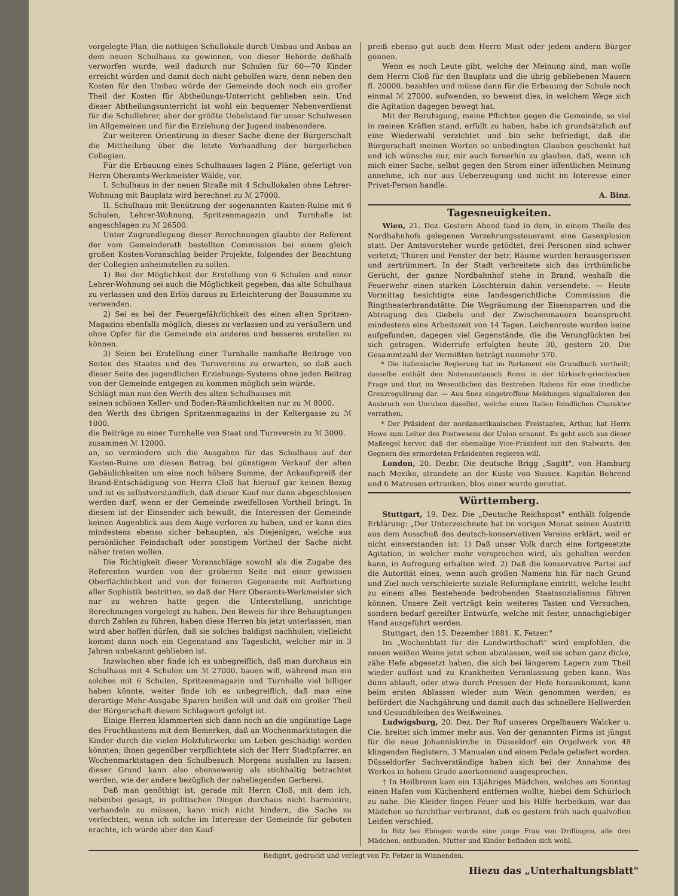vorgelegte Plan, die nöthigen Schullokale durch Umbau und Anbau an dem neuen Schulhaus zu gewinnen, von dieser Behörde deßhalb verworfen wurde, weil dadurch nur Schulen für 60—70 Kinder erreicht würden und damit doch nicht geholfen wäre, denn neben den Kosten für den Umbau würde der Gemeinde doch noch ein großer Theil der Kosten für Abtheilungs-Unterricht geblieben sein. Und dieser Abtheilungsunterricht ist wohl ein bequemer Nebenverdienst für die Schullehrer, aber der größte Uebelstand für unser Schulwesen im Allgemeinen und für die Erziehung der Jugend insbesondere.
Zur weiteren Orientirung in dieser Sache diene der Bürgerschaft die Mittheilung über die letzte Verhandlung der bürgerlichen Collegien.
Für die Erbauung eines Schulhauses lagen 2 Pläne, gefertigt von Herrn Oberamts-Werkmeister Wälde, vor.
I. Schulhaus in der neuen Straße mit 4 Schullokalen ohne Lehrer-Wohnung mit Bauplatz wird berechnet zu ℳ 27000.
II. Schulhaus mit Benützung der sogenannten Kasten-Ruine mit 6 Schulen, Lehrer-Wohnung, Spritzenmagazin und Turnhalle ist angeschlagen zu ℳ 26500.
Unter Zugrundlegung dieser Berechnungen glaubte der Referent der vom Gemeinderath bestellten Commission bei einem gleich großen Kosten-Voranschlag beider Projekte, folgendes der Beachtung der Collegien anheimstellen zu sollen.
1) Bei der Möglichkeit der Erstellung von 6 Schulen und einer Lehrer-Wohnung sei auch die Möglichkeit gegeben, das alte Schulhaus zu verlassen und den Erlös daraus zu Erleichterung der Bausumme zu verwenden.
2) Sei es bei der Feuergefährlichkeit des einen alten Spritzen-Magazins ebenfalls möglich, dieses zu verlassen und zu veräußern und ohne Opfer für die Gemeinde ein anderes und besseres erstellen zu können.
3) Seien bei Erstellung einer Turnhalle namhafte Beiträge von Seiten des Staates und des Turnvereins zu erwarten, so daß auch dieser Seite des jugendlichen Erziehungs-Systems ohne jeden Beitrag von der Gemeinde entgegen zu kommen möglich sein würde.
Schlägt man nun den Werth des alten Schulhauses mit
seinen schönen Keller- und Boden-Räumlichkeiten nur zu ℳ 8000.
den Werth des übrigen Spritzenmagazins in der Keltergasse zu ℳ 1000.
die Beiträge zu einer Turnhalle von Staat und Turnverein zu ℳ 3000.
zusammen ℳ 12000.
an, so vermindern sich die Ausgaben für das Schulhaus auf der Kasten-Ruine um diesen Betrag, bei günstigem Verkauf der alten Gebäulichkeiten um eine noch höhere Summe, der Ankaufspreiß der Brand-Entschädigung von Herrn Cloß hat hierauf gar keinen Bezug und ist es selbstverständlich, daß dieser Kauf nur dann abgeschlossen werden darf, wenn er der Gemeinde zweifellosen Vortheil bringt. In diesem ist der Einsender sich bewußt, die Interessen der Gemeinde keinen Augenblick aus dem Auge verloren zu haben, und er kann dies mindestens ebenso sicher behaupten, als Diejenigen, welche aus persönlicher Feindschaft oder sonstigem Vortheil der Sache nicht näher treten wollen.
Die Richtigkeit dieser Voranschläge sowohl als die Zugabe des Referenten wurden von der gröberen Seite mit einer gewissen Oberflächlichkeit und von der feineren Gegenseite mit Aufbietung aller Sophistik bestritten, so daß der Herr Oberamts-Werkmeister sich nur zu wehren hatte gegen die Unterstellung, unrichtige Berechnungen vorgelegt zu haben. Den Beweis für ihre Behauptungen durch Zahlen zu führen, haben diese Herren bis jetzt unterlassen, man wird aber hoffen dürfen, daß sie solches baldigst nachholen, vielleicht kommt dann noch ein Gegenstand ans Tageslicht, welcher mir in 3 Jahren unbekannt geblieben ist.
Inzwischen aber finde ich es unbegreiflich, daß man durchaus ein Schulhaus mit 4 Schulen um ℳ 27000. bauen will, während man ein solches mit 6 Schulen, Spritzenmagazin und Turnhalle viel billiger haben könnte, weiter finde ich es unbegreiflich, daß man eine derartige Mehr-Ausgabe Sparen heißen will und daß ein großer Theil der Bürgerschaft diesem Schlagwort gefolgt ist.
Einige Herren klammerten sich dann noch an die ungünstige Lage des Fruchtkastens mit dem Bemerken, daß an Wochenmarktstagen die Kinder durch die vielen Holzfuhrwerke am Leben geschädigt werden könnten; ihnen gegenüber verpflichtete sich der Herr Stadtpfarrer, an Wochenmarktstagen den Schulbesuch Morgens ausfallen zu lassen; dieser Grund kann also ebensowenig als stichhaltig betrachtet werden, wie der andere bezüglich der naheliegenden Gerberei.
Daß man genöthigt ist, gerade mit Herrn Cloß, mit dem ich, nebenbei gesagt, in politischen Dingen durchaus nicht harmonire, verhandeln zu müssen, kann mich nicht hindern, die Sache zu verfechten, wenn ich solche im Interesse der Gemeinde für geboten erachte, ich würde aber den Kauf-
preiß ebenso gut auch dem Herrn Mast oder jedem andern Bürger gönnen.
Wenn es noch Leute gibt, welche der Meinung sind, man wolle dem Herrn Cloß für den Bauplatz und die übrig gebliebenen Mauern fl. 20000. bezahlen und müsse dann für die Erbauung der Schule noch einmal ℳ 27000. aufwenden, so beweist dies, in welchem Wege sich die Agitation dagegen bewegt hat.
Mit der Beruhigung, meine Pflichten gegen die Gemeinde, so viel in meinen Kräften stand, erfüllt zu haben, habe ich grundsätzlich auf eine Wiederwahl verzichtet und bin sehr befriedigt, daß die Bürgerschaft meinen Worten so unbedingten Glauben geschenkt hat und ich wünsche nur, mir auch fernerhin zu glauben, daß, wenn ich mich einer Sache, selbst gegen den Strom einer öffentlichen Meinung annehme, ich nur aus Ueberzeugung und nicht im Interesse einer Privat-Person handle.
A. Binz.
Tagesneuigkeiten.
Wien, 21. Dez. Gestern Abend fand in dem, in einem Theile des Nordbahnhofs gelegenen Verzehrungssteueramt eine Gasexplosion statt. Der Amtsvorsteher wurde getödtet, drei Personen sind schwer verletzt; Thüren und Fenster der betr. Räume wurden herausgerissen und zertrümmert. In der Stadt verbreitete sich das irrthümliche Gerücht, der ganze Nordbahnhof stehe in Brand, weshalb die Feuerwehr einen starken Löschterain dahin versendete. — Heute Vormittag besichtigte eine landesgerichtliche Commission die Ringtheaterbrandstätte. Die Wegräumung der Eisensparren und die Abtragung des Giebels und der Zwischenmauern beansprucht mindestens eine Arbeitszeit von 14 Tagen. Leichenreste wurden keine aufgefunden, dagegen viel Gegenstände, die die Verunglückten bei sich getragen. Widerrufe erfolgten heute 30, gestern 20. Die Gesammtzahl der Vermißten beträgt nunmehr 570.
* Die italienische Regierung hat im Parlament ein Grundbuch vertheilt; dasselbe enthält den Notenaustausch Roms in der türkisch-griechischen Frage und thut im Wesentlichen das Bestreben Italiens für eine friedliche Grenzregulirung dar. — Aus Suez eingetroffene Meldungen signalisieren den Ausbruch von Unruhen daselbst, welche einen Italien feindlichen Charakter verrathen.
* Der Präsident der nordamerikanischen Freistaaten, Arthur, hat Herrn Howe zum Leiter des Postwesens der Union ernannt. Es geht auch aus dieser Maßregel hervor, daß der ehemalige Vice-Präsident mit den Stalwarts, den Gegnern des ermordeten Präsidenten regieren will.
London, 20. Dezbr. Die deutsche Brigg „Sagitt", von Hamburg nach Mexiko, strandete an der Küste von Sussex. Kapitän Behrend und 6 Matrosen ertranken, blos einer wurde gerettet.
Württemberg.
Stuttgart, 19. Dez. Die „Deutsche Reichspost" enthält folgende Erklärung: „Der Unterzeichnete hat im vorigen Monat seinen Austritt aus dem Ausschuß des deutsch-konservativen Vereins erklärt, weil er nicht einverstanden ist: 1) Daß unser Volk durch eine fortgesetzte Agitation, in welcher mehr versprochen wird, als gehalten werden kann, in Aufregung erhalten wird. 2) Daß die konservative Partei auf die Autorität eines, wenn auch großen Namens hin für nach Grund und Ziel noch verschleierte soziale Reformplane eintritt, welche leicht zu einem alles Bestehende bedrohenden Staatssozialismus führen können. Unsere Zeit verträgt kein weiteres Tasten und Versuchen, sondern bedarf gereifter Entwürfe, welche mit fester, unnachgiebiger Hand ausgeführt werden.
Stuttgart, den 15. Dezember 1881. K. Fetzer."
Im „Wochenblatt für die Landwirthschaft" wird empfohlen, die neuen weißen Weine jetzt schon abzulassen, weil sie schon ganz dicke, zähe Hefe abgesetzt haben, die sich bei längerem Lagern zum Theil wieder auflöst und zu Krankheiten Veranlassung geben kann. Was dünn ablauft, oder etwa durch Pressen der Hefe herauskommt, kann beim ersten Ablassen wieder zum Wein genommen werden; es befördert die Nachgährung und damit auch das schnellere Hellwerden und Gesundbleiben des Weißweines.
Ludwigsburg, 20. Dez. Der Ruf unseres Orgelbauers Walcker u. Cie. breitet sich immer mehr aus. Von der genannten Firma ist jüngst für die neue Johanniskirche in Düsseldorf ein Orgelwerk von 48 klingenden Registern, 3 Manualen und einem Pedale geliefert worden. Düsseldorfer Sachverständige haben sich bei der Annahme des Werkes in hohem Grade anerkennend ausgesprochen.
† In Heilbronn kam ein 13jähriges Mädchen, welches am Sonntag einen Hafen vom Küchenherd entfernen wollte, hiebei dem Schürloch zu nahe. Die Kleider fingen Feuer und bis Hilfe herbeikam, war das Mädchen so furchtbar verbrannt, daß es gestern früh nach qualvollen Leiden verschied.
In Bitz bei Ebingen wurde eine junge Frau von Drillingen, alle drei Mädchen, entbunden. Mutter und Kinder befinden sich wohl.
Redigirt, gedruckt und verlegt von Fr. Fetzer in Winnenden.
Hiezu das „Unterhaltungsblatt"